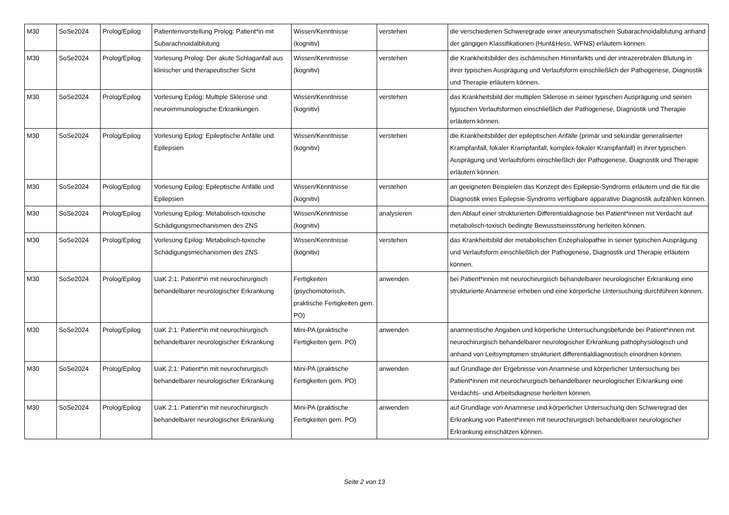| M30 | SoSe2024 | Prolog/Epilog | Patientenvorstellung Prolog: Patient*in mit Subarachnoidalblutung | Wissen/Kenntnisse (kognitiv) | verstehen | die verschiedenen Schweregrade einer aneurysmatischen Subarachnoidalblutung anhand der gängigen Klassifikationen (Hunt&Hess, WFNS) erläutern können. |
| M30 | SoSe2024 | Prolog/Epilog | Vorlesung Prolog: Der akute Schlaganfall aus klinischer und therapeutischer Sicht | Wissen/Kenntnisse (kognitiv) | verstehen | die Krankheitsbilder des ischämischen Hirninfarkts und der intrazerebralen Blutung in ihrer typischen Ausprägung und Verlaufsform einschließlich der Pathogenese, Diagnostik und Therapie erläutern können. |
| M30 | SoSe2024 | Prolog/Epilog | Vorlesung Epilog: Multiple Sklerose und neuroimmunologische Erkrankungen | Wissen/Kenntnisse (kognitiv) | verstehen | das Krankheitsbild der multiplen Sklerose in seiner typischen Ausprägung und seinen typischen Verlaufsformen einschließlich der Pathogenese, Diagnostik und Therapie erläutern können. |
| M30 | SoSe2024 | Prolog/Epilog | Vorlesung Epilog: Epileptische Anfälle und Epilepsien | Wissen/Kenntnisse (kognitiv) | verstehen | die Krankheitsbilder der epileptischen Anfälle (primär und sekundär generalisierter Krampfanfall, fokaler Krampfanfall, komplex-fokaler Krampfanfall) in ihrer typischen Ausprägung und Verlaufsform einschließlich der Pathogenese, Diagnostik und Therapie erläutern können. |
| M30 | SoSe2024 | Prolog/Epilog | Vorlesung Epilog: Epileptische Anfälle und Epilepsien | Wissen/Kenntnisse (kognitiv) | verstehen | an geeigneten Beispielen das Konzept des Epilepsie-Syndroms erläutern und die für die Diagnostik eines Epilepsie-Syndroms verfügbare apparative Diagnostik aufzählen können. |
| M30 | SoSe2024 | Prolog/Epilog | Vorlesung Epilog: Metabolisch-toxische Schädigungsmechanismen des ZNS | Wissen/Kenntnisse (kognitiv) | analysieren | den Ablauf einer strukturierten Differentialdiagnose bei Patient*innen mit Verdacht auf metabolisch-toxisch bedingte Bewusstseinsstörung herleiten können. |
| M30 | SoSe2024 | Prolog/Epilog | Vorlesung Epilog: Metabolisch-toxische Schädigungsmechanismen des ZNS | Wissen/Kenntnisse (kognitiv) | verstehen | das Krankheitsbild der metabolischen Enzephalopathie in seiner typischen Ausprägung und Verlaufsform einschließlich der Pathogenese, Diagnostik und Therapie erläutern können. |
| M30 | SoSe2024 | Prolog/Epilog | UaK 2:1: Patient*in mit neurochirurgisch behandelbarer neurologischer Erkrankung | Fertigkeiten (psychomotorisch, praktische Fertigkeiten gem. PO) | anwenden | bei Patient*innen mit neurochirurgisch behandelbarer neurologischer Erkrankung eine strukturierte Anamnese erheben und eine körperliche Untersuchung durchführen können. |
| M30 | SoSe2024 | Prolog/Epilog | UaK 2:1: Patient*in mit neurochirurgisch behandelbarer neurologischer Erkrankung | Mini-PA (praktische Fertigkeiten gem. PO) | anwenden | anamnestische Angaben und körperliche Untersuchungsbefunde bei Patient*innen mit neurochirurgisch behandelbarer neurologischer Erkrankung pathophysiologisch und anhand von Leitsymptomen strukturiert differentialdiagnostisch einordnen können. |
| M30 | SoSe2024 | Prolog/Epilog | UaK 2:1: Patient*in mit neurochirurgisch behandelbarer neurologischer Erkrankung | Mini-PA (praktische Fertigkeiten gem. PO) | anwenden | auf Grundlage der Ergebnisse von Anamnese und körperlicher Untersuchung bei Patient*innen mit neurochirurgisch behandelbarer neurologischer Erkrankung eine Verdachts- und Arbeitsdiagnose herleiten können. |
| M30 | SoSe2024 | Prolog/Epilog | UaK 2:1: Patient*in mit neurochirurgisch behandelbarer neurologischer Erkrankung | Mini-PA (praktische Fertigkeiten gem. PO) | anwenden | auf Grundlage von Anamnese und körperlicher Untersuchung den Schweregrad der Erkrankung von Patient*innen mit neurochirurgisch behandelbarer neurologischer Erkrankung einschätzen können. |
Seite 2 von 13